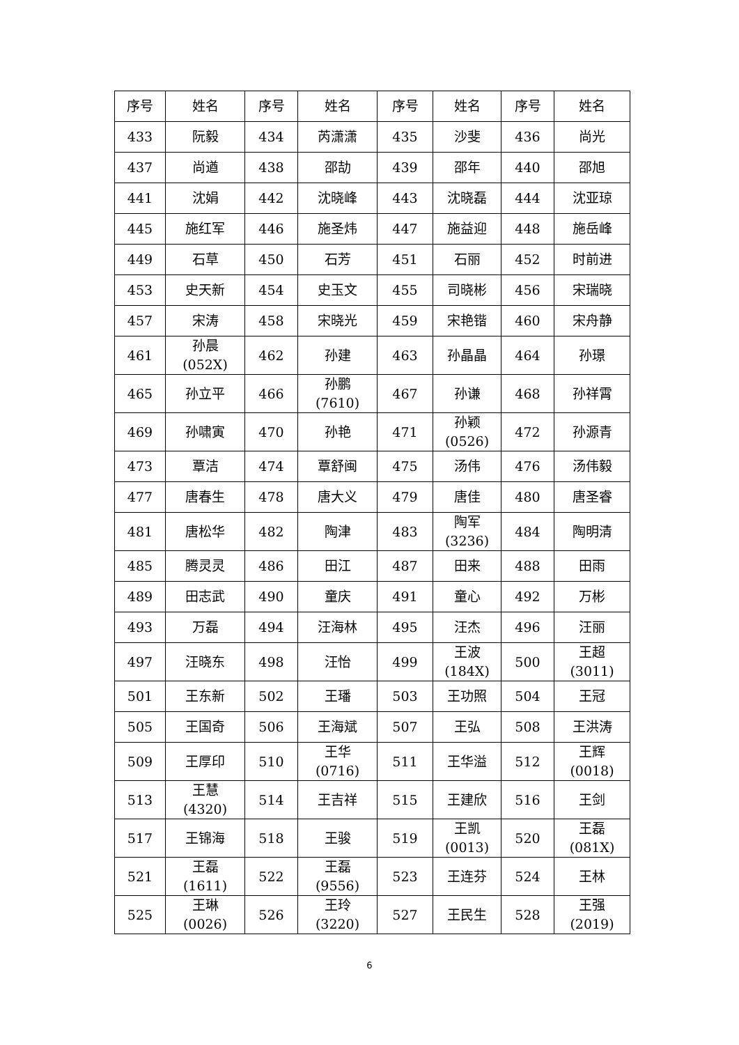| 序号 | 姓名 | 序号 | 姓名 | 序号 | 姓名 | 序号 | 姓名 |
| --- | --- | --- | --- | --- | --- | --- | --- |
| 433 | 阮毅 | 434 | 芮潇潇 | 435 | 沙斐 | 436 | 尚光 |
| 437 | 尚遒 | 438 | 邵劼 | 439 | 邵年 | 440 | 邵旭 |
| 441 | 沈娟 | 442 | 沈晓峰 | 443 | 沈晓磊 | 444 | 沈亚琼 |
| 445 | 施红军 | 446 | 施圣炜 | 447 | 施益迎 | 448 | 施岳峰 |
| 449 | 石草 | 450 | 石芳 | 451 | 石丽 | 452 | 时前进 |
| 453 | 史天新 | 454 | 史玉文 | 455 | 司晓彬 | 456 | 宋瑞晓 |
| 457 | 宋涛 | 458 | 宋晓光 | 459 | 宋艳锴 | 460 | 宋舟静 |
| 461 | 孙晨 (052X) | 462 | 孙建 | 463 | 孙晶晶 | 464 | 孙璟 |
| 465 | 孙立平 | 466 | 孙鹏 (7610) | 467 | 孙谦 | 468 | 孙祥霄 |
| 469 | 孙啸寅 | 470 | 孙艳 | 471 | 孙颖 (0526) | 472 | 孙源青 |
| 473 | 覃洁 | 474 | 覃舒闽 | 475 | 汤伟 | 476 | 汤伟毅 |
| 477 | 唐春生 | 478 | 唐大义 | 479 | 唐佳 | 480 | 唐圣睿 |
| 481 | 唐松华 | 482 | 陶津 | 483 | 陶军 (3236) | 484 | 陶明清 |
| 485 | 腾灵灵 | 486 | 田江 | 487 | 田来 | 488 | 田雨 |
| 489 | 田志武 | 490 | 童庆 | 491 | 童心 | 492 | 万彬 |
| 493 | 万磊 | 494 | 汪海林 | 495 | 汪杰 | 496 | 汪丽 |
| 497 | 汪晓东 | 498 | 汪怡 | 499 | 王波 (184X) | 500 | 王超 (3011) |
| 501 | 王东新 | 502 | 王璠 | 503 | 王功照 | 504 | 王冠 |
| 505 | 王国奇 | 506 | 王海斌 | 507 | 王弘 | 508 | 王洪涛 |
| 509 | 王厚印 | 510 | 王华 (0716) | 511 | 王华溢 | 512 | 王辉 (0018) |
| 513 | 王慧 (4320) | 514 | 王吉祥 | 515 | 王建欣 | 516 | 王剑 |
| 517 | 王锦海 | 518 | 王骏 | 519 | 王凯 (0013) | 520 | 王磊 (081X) |
| 521 | 王磊 (1611) | 522 | 王磊 (9556) | 523 | 王连芬 | 524 | 王林 |
| 525 | 王琳 (0026) | 526 | 王玲 (3220) | 527 | 王民生 | 528 | 王强 (2019) |
6